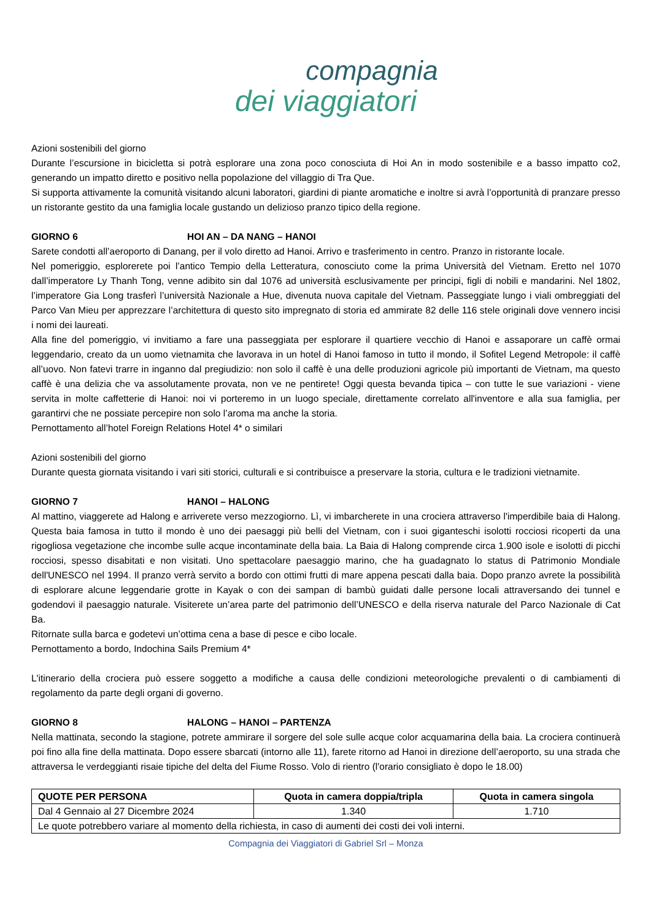compagnia
dei viaggiatori
Azioni sostenibili del giorno
Durante l’escursione in bicicletta si potrà esplorare una zona poco conosciuta di Hoi An in modo sostenibile e a basso impatto co2, generando un impatto diretto e positivo nella popolazione del villaggio di Tra Que.
Si supporta attivamente la comunità visitando alcuni laboratori, giardini di piante aromatiche e inoltre si avrà l’opportunità di pranzare presso un ristorante gestito da una famiglia locale gustando un delizioso pranzo tipico della regione.
GIORNO 6 HOI AN – DA NANG – HANOI
Sarete condotti all’aeroporto di Danang, per il volo diretto ad Hanoi. Arrivo e trasferimento in centro. Pranzo in ristorante locale.
Nel pomeriggio, esplorerete poi l’antico Tempio della Letteratura, conosciuto come la prima Università del Vietnam. Eretto nel 1070 dall’imperatore Ly Thanh Tong, venne adibito sin dal 1076 ad università esclusivamente per principi, figli di nobili e mandarini. Nel 1802, l’imperatore Gia Long trasferì l’università Nazionale a Hue, divenuta nuova capitale del Vietnam. Passeggiate lungo i viali ombreggiati del Parco Van Mieu per apprezzare l’architettura di questo sito impregnato di storia ed ammirate 82 delle 116 stele originali dove vennero incisi i nomi dei laureati.
Alla fine del pomeriggio, vi invitiamo a fare una passeggiata per esplorare il quartiere vecchio di Hanoi e assaporare un caffè ormai leggendario, creato da un uomo vietnamita che lavorava in un hotel di Hanoi famoso in tutto il mondo, il Sofitel Legend Metropole: il caffè all’uovo. Non fatevi trarre in inganno dal pregiudizio: non solo il caffè è una delle produzioni agricole più importanti de Vietnam, ma questo caffè è una delizia che va assolutamente provata, non ve ne pentirete! Oggi questa bevanda tipica – con tutte le sue variazioni - viene servita in molte caffetterie di Hanoi: noi vi porteremo in un luogo speciale, direttamente correlato all'inventore e alla sua famiglia, per garantirvi che ne possiate percepire non solo l’aroma ma anche la storia.
Pernottamento all’hotel Foreign Relations Hotel 4* o similari
Azioni sostenibili del giorno
Durante questa giornata visitando i vari siti storici, culturali e si contribuisce a preservare la storia, cultura e le tradizioni vietnamite.
GIORNO 7 HANOI – HALONG
Al mattino, viaggerete ad Halong e arriverete verso mezzogiorno. Lì, vi imbarcherete in una crociera attraverso l'imperdibile baia di Halong. Questa baia famosa in tutto il mondo è uno dei paesaggi più belli del Vietnam, con i suoi giganteschi isolotti rocciosi ricoperti da una rigogliosa vegetazione che incombe sulle acque incontaminate della baia. La Baia di Halong comprende circa 1.900 isole e isolotti di picchi rocciosi, spesso disabitati e non visitati. Uno spettacolare paesaggio marino, che ha guadagnato lo status di Patrimonio Mondiale dell'UNESCO nel 1994. Il pranzo verrà servito a bordo con ottimi frutti di mare appena pescati dalla baia. Dopo pranzo avrete la possibilità di esplorare alcune leggendarie grotte in Kayak o con dei sampan di bambù guidati dalle persone locali attraversando dei tunnel e godendovi il paesaggio naturale. Visiterete un’area parte del patrimonio dell’UNESCO e della riserva naturale del Parco Nazionale di Cat Ba.
Ritornate sulla barca e godetevi un’ottima cena a base di pesce e cibo locale.
Pernottamento a bordo, Indochina Sails Premium 4*
L'itinerario della crociera può essere soggetto a modifiche a causa delle condizioni meteorologiche prevalenti o di cambiamenti di regolamento da parte degli organi di governo.
GIORNO 8 HALONG – HANOI – PARTENZA
Nella mattinata, secondo la stagione, potrete ammirare il sorgere del sole sulle acque color acquamarina della baia. La crociera continuerà poi fino alla fine della mattinata. Dopo essere sbarcati (intorno alle 11), farete ritorno ad Hanoi in direzione dell’aeroporto, su una strada che attraversa le verdeggianti risaie tipiche del delta del Fiume Rosso. Volo di rientro (l'orario consigliato è dopo le 18.00)
| QUOTE PER PERSONA | Quota in camera doppia/tripla | Quota in camera singola |
| --- | --- | --- |
| Dal 4 Gennaio al 27 Dicembre 2024 | 1.340 | 1.710 |
| Le quote potrebbero variare al momento della richiesta, in caso di aumenti dei costi dei voli interni. | | |
Compagnia dei Viaggiatori di Gabriel Srl – Monza